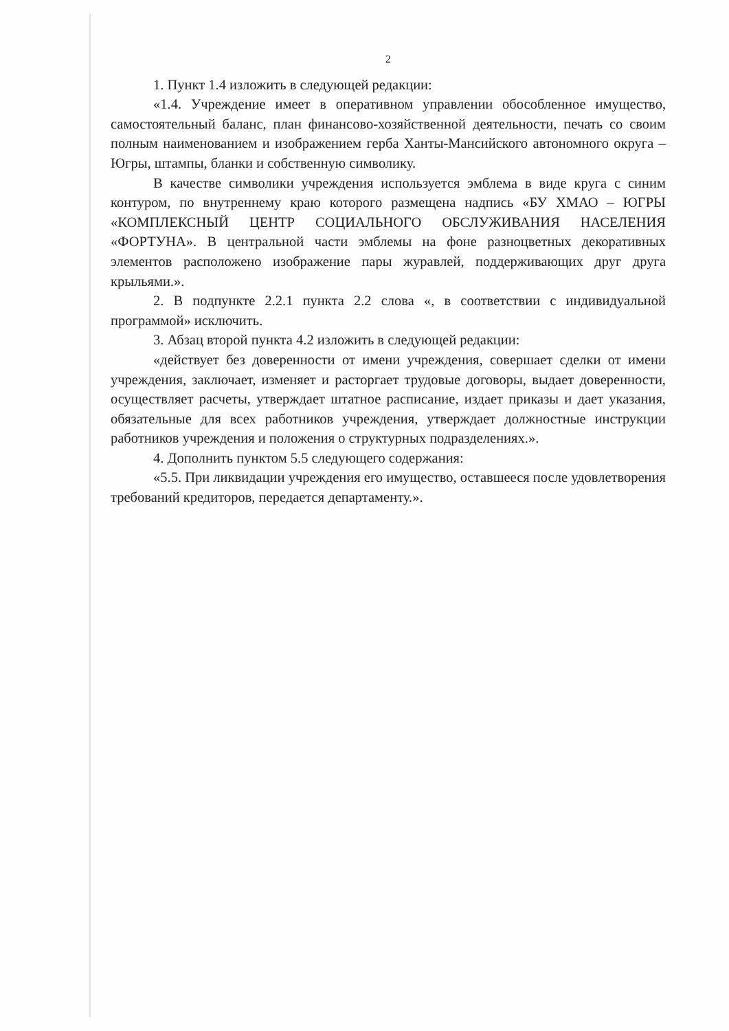2
1. Пункт 1.4 изложить в следующей редакции:
«1.4. Учреждение имеет в оперативном управлении обособленное имущество, самостоятельный баланс, план финансово-хозяйственной деятельности, печать со своим полным наименованием и изображением герба Ханты-Мансийского автономного округа – Югры, штампы, бланки и собственную символику.
В качестве символики учреждения используется эмблема в виде круга с синим контуром, по внутреннему краю которого размещена надпись «БУ ХМАО – ЮГРЫ «КОМПЛЕКСНЫЙ ЦЕНТР СОЦИАЛЬНОГО ОБСЛУЖИВАНИЯ НАСЕЛЕНИЯ «ФОРТУНА». В центральной части эмблемы на фоне разноцветных декоративных элементов расположено изображение пары журавлей, поддерживающих друг друга крыльями.».
2. В подпункте 2.2.1 пункта 2.2 слова «, в соответствии с индивидуальной программой» исключить.
3. Абзац второй пункта 4.2 изложить в следующей редакции:
«действует без доверенности от имени учреждения, совершает сделки от имени учреждения, заключает, изменяет и расторгает трудовые договоры, выдает доверенности, осуществляет расчеты, утверждает штатное расписание, издает приказы и дает указания, обязательные для всех работников учреждения, утверждает должностные инструкции работников учреждения и положения о структурных подразделениях.».
4. Дополнить пунктом 5.5 следующего содержания:
«5.5. При ликвидации учреждения его имущество, оставшееся после удовлетворения требований кредиторов, передается департаменту.».